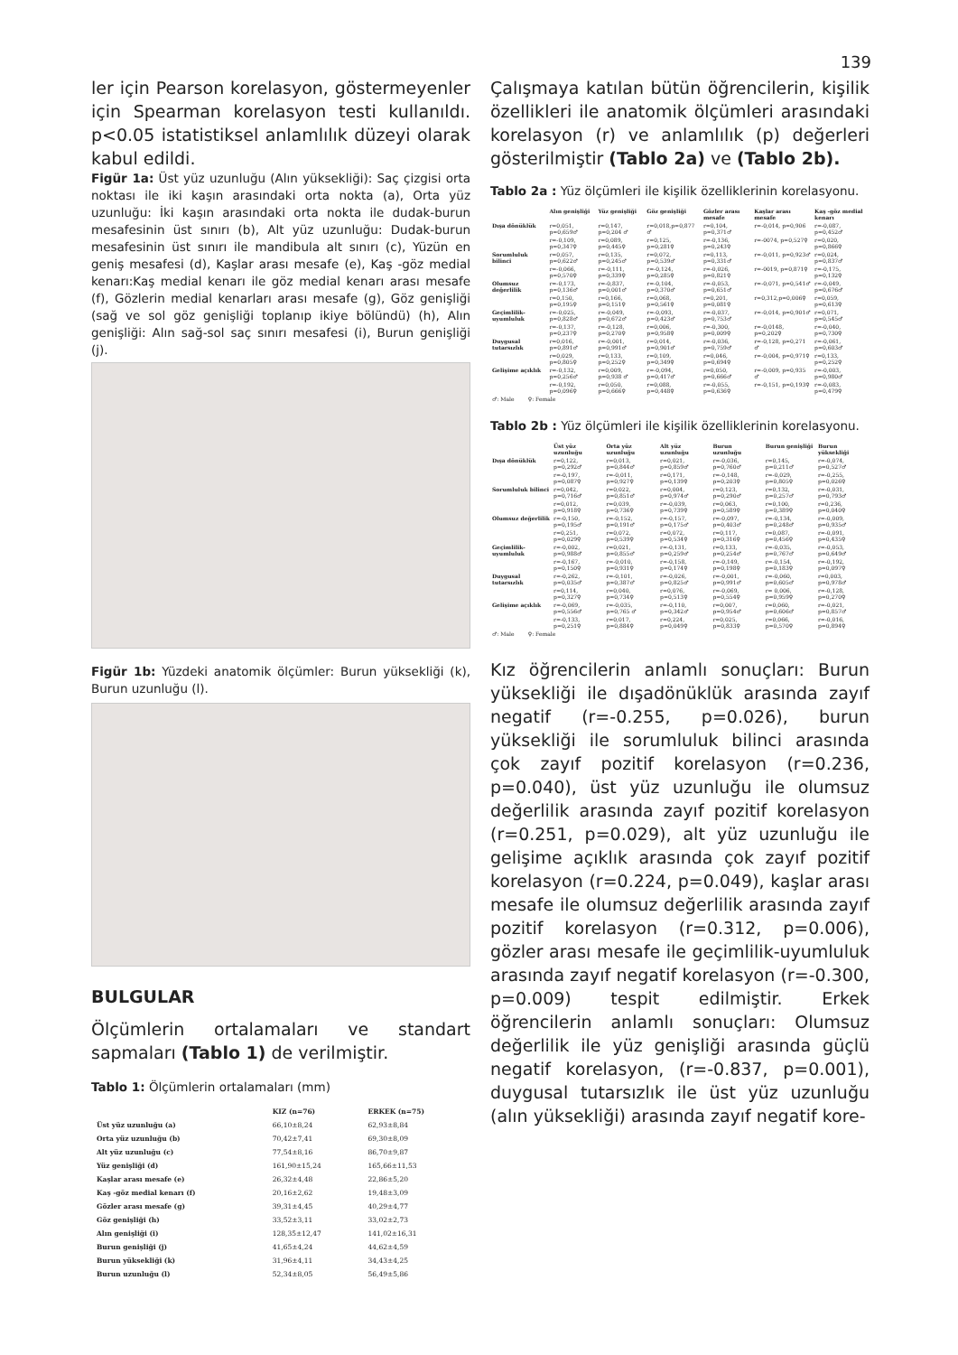139
ler için Pearson korelasyon, göstermeyenler için Spearman korelasyon testi kullanıldı. p<0.05 istatistiksel anlamlılık düzeyi olarak kabul edildi.
Figür 1a: Üst yüz uzunluğu (Alın yüksekliği): Saç çizgisi orta noktası ile iki kaşın arasındaki orta nokta (a), Orta yüz uzunluğu: İki kaşın arasındaki orta nokta ile dudak-burun mesafesinin üst sınırı (b), Alt yüz uzunluğu: Dudak-burun mesafesinin üst sınırı ile mandibula alt sınırı (c), Yüzün en geniş mesafesi (d), Kaşlar arası mesafe (e), Kaş -göz medial kenarı:Kaş medial kenarı ile göz medial kenarı arası mesafe (f), Gözlerin medial kenarları arası mesafe (g), Göz genişliği (sağ ve sol göz genişliği toplanıp ikiye bölündü) (h), Alın genişliği: Alın sağ-sol saç sınırı mesafesi (i), Burun genişliği (j).
Figür 1b: Yüzdeki anatomik ölçümler: Burun yüksekliği (k), Burun uzunluğu (l).
BULGULAR
Ölçümlerin ortalamaları ve standart sapmaları (Tablo 1) de verilmiştir.
Tablo 1: Ölçümlerin ortalamaları (mm)
| | KIZ (n=76) | ERKEK (n=75) |
| --- | --- | --- |
| Üst yüz uzunluğu (a) | 66,10±8,24 | 62,93±8,84 |
| Orta yüz uzunluğu (b) | 70,42±7,41 | 69,30±8,09 |
| Alt yüz uzunluğu (c) | 77,54±8,16 | 86,70±9,87 |
| Yüz genişliği (d) | 161,90±15,24 | 165,66±11,53 |
| Kaşlar arası mesafe (e) | 26,32±4,48 | 22,86±5,20 |
| Kaş -göz medial kenarı (f) | 20,16±2,62 | 19,48±3,09 |
| Gözler arası mesafe (g) | 39,31±4,45 | 40,29±4,77 |
| Göz genişliği (h) | 33,52±3,11 | 33,02±2,73 |
| Alın genişliği (i) | 128,35±12,47 | 141,02±16,31 |
| Burun genişliği (j) | 41,65±4,24 | 44,62±4,59 |
| Burun yüksekliği (k) | 31,96±4,11 | 34,43±4,25 |
| Burun uzunluğu (l) | 52,34±8,05 | 56,49±5,86 |
Çalışmaya katılan bütün öğrencilerin, kişilik özellikleri ile anatomik ölçümleri arasındaki korelasyon (r) ve anlamlılık (p) değerleri gösterilmiştir (Tablo 2a) ve (Tablo 2b).
Tablo 2a : Yüz ölçümleri ile kişilik özelliklerinin korelasyonu.
| | Alın genişliği | Yüz genişliği | Göz genişliği | Gözler arası mesafe | Kaşlar arası mesafe | Kaş -göz medial kenarı |
| --- | --- | --- | --- | --- | --- | --- |
| Dışa dönüklük | r=0,051, p=0,659♂ | r=0,147, p=0,204 ♂ | r=0,018,p=0,877 ♂ | r=0,104, p=0,371♂ | r=-0,014, p=0,906 | r=-0,087, p=0,452♂ |
| | r=-0,109, p=0,347♀ | r=0,089, p=0,445♀ | r=0,125, p=0,281♀ | r=-0,136, p=0,243♀ | r=-0074, p=0,527♀ | r=0,020, p=0,866♀ |
| Sorumluluk bilinci | r=0,057, p=0,622♂ | r=0,135, p=0,245♂ | r=0,072, p=0,539♂ | r=0,113, p=0,331♂ | r=-0,011, p=0,923♂ | r=0,024, p=0,837♂ |
| | r=-0,066, p=0,570♀ | r=-0,111, p=0,339♀ | r=-0,124, p=0,285♀ | r=-0,026, p=0,821♀ | r=-0019, p=0,871♀ | r=-0,175, p=0,132♀ |
| Olumsuz değerlilik | r=-0,173, p=0,136♂ | r=-0,837, p=0,001♂ | r=-0,104, p=0,370♂ | r=-0,053, p=0,651♂ | r=-0,071, p=0,541♂ | r=-0,049, p=0,676♂ |
| | r=0,150, p=0,195♀ | r=0,166, p=0,151♀ | r=0,068, p=0,561♀ | r=0,201, p=0,081♀ | r=0,312,p=0,006♀ | r=0,059, p=0,613♀ |
| Geçimlilik-uyumluluk | r=-0,025, p=0,828♂ | r=-0,049, p=0,672♂ | r=-0,093, p=0,423♂ | r=-0,037, p=0,753♂ | r=-0,014, p=0,901♂ | r=0,071, p=0,545♂ |
| | r=-0,137, p=0,237♀ | r=-0,128, p=0,270♀ | r=0,006, p=0,958♀ | r=-0,300, p=0,009♀ | r=-0,0148, p=0,202♀ | r=-0,040, p=0,730♀ |
| Duygusal tutarsızlık | r=0,016, p=0,891♂ | r=-0,001, p=0,991♂ | r=0,014, p=0,901♂ | r=-0,036, p=0,759♂ | r=-0,128, p=0,271 ♂ | r=-0,061, p=0,603♂ |
| | r=0,029, p=0,805♀ | r=0,133, p=0,252♀ | r=0,109, p=0,349♀ | r=0,046, p=0,694♀ | r=-0,004, p=0,971♀ | r=0,133, p=0,252♀ |
| Gelişime açıklık | r=-0,132, p=0,256♂ | r=0,009, p=0,938 ♂ | r=-0,094, p=0,417♂ | r=0,050, p=0,666♂ | r=-0,009, p=0,935 ♂ | r=-0,003, p=0,980♂ |
| | r=-0,192, p=0,096♀ | r=0,050, p=0,666♀ | r=0,088, p=0,448♀ | r=-0,055, p=0,636♀ | r=-0,151, p=0,193♀ | r=-0,083, p=0,479♀ |
| ♂: Male ♀: Female | | | | | | |
Tablo 2b : Yüz ölçümleri ile kişilik özelliklerinin korelasyonu.
| | Üst yüz uzunluğu | Orta yüz uzunluğu | Alt yüz uzunluğu | Burun uzunluğu | Burun genişliği | Burun yüksekliği |
| --- | --- | --- | --- | --- | --- | --- |
| Dışa dönüklük | r=0,122, p=0,292♂ | r=0,013, p=0,844♂ | r=0,021, p=0,859♂ | r=-0,036, p=0,760♂ | r=0,145, p=0,211♂ | r=-0,074, p=0,527♂ |
| | r=-0,197, p=0,087♀ | r=-0,011, p=0,927♀ | r=0,171, p=0,139♀ | r=-0,148, p=0,203♀ | r=-0,029, p=0,805♀ | r=-0,255, p=0,026♀ |
| Sorumluluk bilinci | r=0,042, p=0,716♂ | r=0,022, p=0,851♂ | r=0,004, p=0,974♂ | r=0,123, p=0,290♂ | r=0,132, p=0,257♂ | r=-0,031, p=0,793♂ |
| | r=0,012, p=0,918♀ | r=0,039, p=0,736♀ | r=-0,039, p=0,739♀ | r=0,063, p=0,589♀ | r=0,100, p=0,389♀ | r=0,236, p=0,040♀ |
| Olumsuz değerlilik | r=-0,150, p=0,195♂ | r=-0,152, p=0,191♂ | r=-0,157, p=0,175♂ | r=-0,097, p=0,403♂ | r=-0,134, p=0,248♂ | r=-0,009, p=0,935♂ |
| | r=0,251, p=0,029♀ | r=0,072, p=0,539♀ | r=0,072, p=0,534♀ | r=0,117, p=0,316♀ | r=0,087, p=0,456♀ | r=-0,091, p=0,435♀ |
| Geçimlilik-uyumluluk | r=-0,002, p=0,988♂ | r=0,021, p=0,855♂ | r=-0,131, p=0,259♂ | r=0,133, p=0,254♂ | r=-0,035, p=0,767♂ | r=-0,053, p=0,649♂ |
| | r=-0,167, p=0,150♀ | r=-0,010, p=0,931♀ | r=-0,158, p=0,174♀ | r=-0,149, p=0,198♀ | r=-0,154, p=0,183♀ | r=-0,192, p=0,097♀ |
| Duygusal tutarsızlık | r=-0,262, p=0,035♂ | r=-0,101, p=0,387♂ | r=-0,026, p=0,825♂ | r=-0,001, p=0,991♂ | r=-0,060, p=0,605♂ | r=0,003, p=0,978♂ |
| | r=0,114, p=0,327♀ | r=0,040, p=0,734♀ | r=0,076, p=0,513♀ | r=-0,069, p=0,554♀ | r= 0,006, p=0,959♀ | r=-0,128, p=0,270♀ |
| Gelişime açıklık | r=-0,069, p=0,556♂ | r=-0,035, p=0,765 ♂ | r=-0,110, p=0,342♂ | r=0,007, p=0,954♂ | r=0,060, p=0,606♂ | r=-0,021, p=0,857♂ |
| | r=-0,133, p=0,251♀ | r=0,017, p=0,884♀ | r=0,224, p=0,049♀ | r=0,025, p=0,833♀ | r=0,066, p=0,570♀ | r=-0,016, p=0,894♀ |
| ♂: Male ♀: Female | | | | | | |
Kız öğrencilerin anlamlı sonuçları: Burun yüksekliği ile dışadönüklük arasında zayıf negatif (r=-0.255, p=0.026), burun yüksekliği ile sorumluluk bilinci arasında çok zayıf pozitif korelasyon (r=0.236, p=0.040), üst yüz uzunluğu ile olumsuz değerlilik arasında zayıf pozitif korelasyon (r=0.251, p=0.029), alt yüz uzunluğu ile gelişime açıklık arasında çok zayıf pozitif korelasyon (r=0.224, p=0.049), kaşlar arası mesafe ile olumsuz değerlilik arasında zayıf pozitif korelasyon (r=0.312, p=0.006), gözler arası mesafe ile geçimlilik-uyumluluk arasında zayıf negatif korelasyon (r=-0.300, p=0.009) tespit edilmiştir. Erkek öğrencilerin anlamlı sonuçları: Olumsuz değerlilik ile yüz genişliği arasında güçlü negatif korelasyon, (r=-0.837, p=0.001), duygusal tutarsızlık ile üst yüz uzunluğu (alın yüksekliği) arasında zayıf negatif kore-